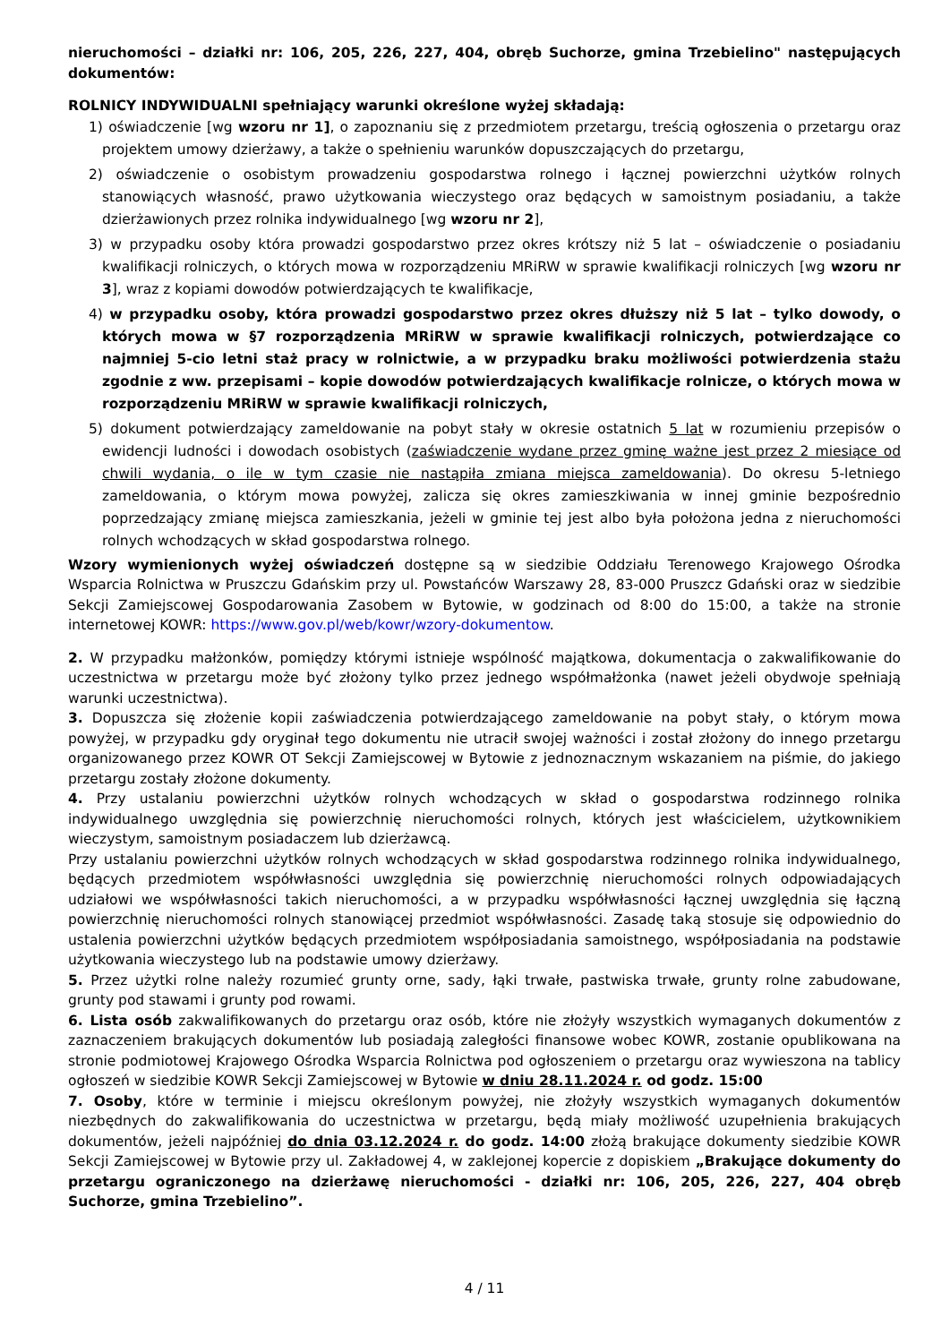nieruchomości – działki nr: 106, 205, 226, 227, 404, obręb Suchorze, gmina Trzebielino" następujących dokumentów:
ROLNICY INDYWIDUALNI spełniający warunki określone wyżej składają:
1) oświadczenie [wg wzoru nr 1], o zapoznaniu się z przedmiotem przetargu, treścią ogłoszenia o przetargu oraz projektem umowy dzierżawy, a także o spełnieniu warunków dopuszczających do przetargu,
2) oświadczenie o osobistym prowadzeniu gospodarstwa rolnego i łącznej powierzchni użytków rolnych stanowiących własność, prawo użytkowania wieczystego oraz będących w samoistnym posiadaniu, a także dzierżawionych przez rolnika indywidualnego [wg wzoru nr 2],
3) w przypadku osoby która prowadzi gospodarstwo przez okres krótszy niż 5 lat – oświadczenie o posiadaniu kwalifikacji rolniczych, o których mowa w rozporządzeniu MRiRW w sprawie kwalifikacji rolniczych [wg wzoru nr 3], wraz z kopiami dowodów potwierdzających te kwalifikacje,
4) w przypadku osoby, która prowadzi gospodarstwo przez okres dłuższy niż 5 lat – tylko dowody, o których mowa w §7 rozporządzenia MRiRW w sprawie kwalifikacji rolniczych, potwierdzające co najmniej 5-cio letni staż pracy w rolnictwie, a w przypadku braku możliwości potwierdzenia stażu zgodnie z ww. przepisami – kopie dowodów potwierdzających kwalifikacje rolnicze, o których mowa w rozporządzeniu MRiRW w sprawie kwalifikacji rolniczych,
5) dokument potwierdzający zameldowanie na pobyt stały w okresie ostatnich 5 lat w rozumieniu przepisów o ewidencji ludności i dowodach osobistych (zaświadczenie wydane przez gminę ważne jest przez 2 miesiące od chwili wydania, o ile w tym czasie nie nastąpiła zmiana miejsca zameldowania). Do okresu 5-letniego zameldowania, o którym mowa powyżej, zalicza się okres zamieszkiwania w innej gminie bezpośrednio poprzedzający zmianę miejsca zamieszkania, jeżeli w gminie tej jest albo była położona jedna z nieruchomości rolnych wchodzących w skład gospodarstwa rolnego.
Wzory wymienionych wyżej oświadczeń dostępne są w siedzibie Oddziału Terenowego Krajowego Ośrodka Wsparcia Rolnictwa w Pruszczu Gdańskim przy ul. Powstańców Warszawy 28, 83-000 Pruszcz Gdański oraz w siedzibie Sekcji Zamiejscowej Gospodarowania Zasobem w Bytowie, w godzinach od 8:00 do 15:00, a także na stronie internetowej KOWR: https://www.gov.pl/web/kowr/wzory-dokumentow.
2. W przypadku małżonków, pomiędzy którymi istnieje wspólność majątkowa, dokumentacja o zakwalifikowanie do uczestnictwa w przetargu może być złożony tylko przez jednego współmałżonka (nawet jeżeli obydwoje spełniają warunki uczestnictwa).
3. Dopuszcza się złożenie kopii zaświadczenia potwierdzającego zameldowanie na pobyt stały, o którym mowa powyżej, w przypadku gdy oryginał tego dokumentu nie utracił swojej ważności i został złożony do innego przetargu organizowanego przez KOWR OT Sekcji Zamiejscowej w Bytowie z jednoznacznym wskazaniem na piśmie, do jakiego przetargu zostały złożone dokumenty.
4. Przy ustalaniu powierzchni użytków rolnych wchodzących w skład o gospodarstwa rodzinnego rolnika indywidualnego uwzględnia się powierzchnię nieruchomości rolnych, których jest właścicielem, użytkownikiem wieczystym, samoistnym posiadaczem lub dzierżawcą.
Przy ustalaniu powierzchni użytków rolnych wchodzących w skład gospodarstwa rodzinnego rolnika indywidualnego, będących przedmiotem współwłasności uwzględnia się powierzchnię nieruchomości rolnych odpowiadających udziałowi we współwłasności takich nieruchomości, a w przypadku współwłasności łącznej uwzględnia się łączną powierzchnię nieruchomości rolnych stanowiącej przedmiot współwłasności. Zasadę taką stosuje się odpowiednio do ustalenia powierzchni użytków będących przedmiotem współposiadania samoistnego, współposiadania na podstawie użytkowania wieczystego lub na podstawie umowy dzierżawy.
5. Przez użytki rolne należy rozumieć grunty orne, sady, łąki trwałe, pastwiska trwałe, grunty rolne zabudowane, grunty pod stawami i grunty pod rowami.
6. Lista osób zakwalifikowanych do przetargu oraz osób, które nie złożyły wszystkich wymaganych dokumentów z zaznaczeniem brakujących dokumentów lub posiadają zaległości finansowe wobec KOWR, zostanie opublikowana na stronie podmiotowej Krajowego Ośrodka Wsparcia Rolnictwa pod ogłoszeniem o przetargu oraz wywieszona na tablicy ogłoszeń w siedzibie KOWR Sekcji Zamiejscowej w Bytowie w dniu 28.11.2024 r. od godz. 15:00
7. Osoby, które w terminie i miejscu określonym powyżej, nie złożyły wszystkich wymaganych dokumentów niezbędnych do zakwalifikowania do uczestnictwa w przetargu, będą miały możliwość uzupełnienia brakujących dokumentów, jeżeli najpóźniej do dnia 03.12.2024 r. do godz. 14:00 złożą brakujące dokumenty siedzibie KOWR Sekcji Zamiejscowej w Bytowie przy ul. Zakładowej 4, w zaklejonej kopercie z dopiskiem „Brakujące dokumenty do przetargu ograniczonego na dzierżawę nieruchomości - działki nr: 106, 205, 226, 227, 404 obręb Suchorze, gmina Trzebielino”.
4 / 11